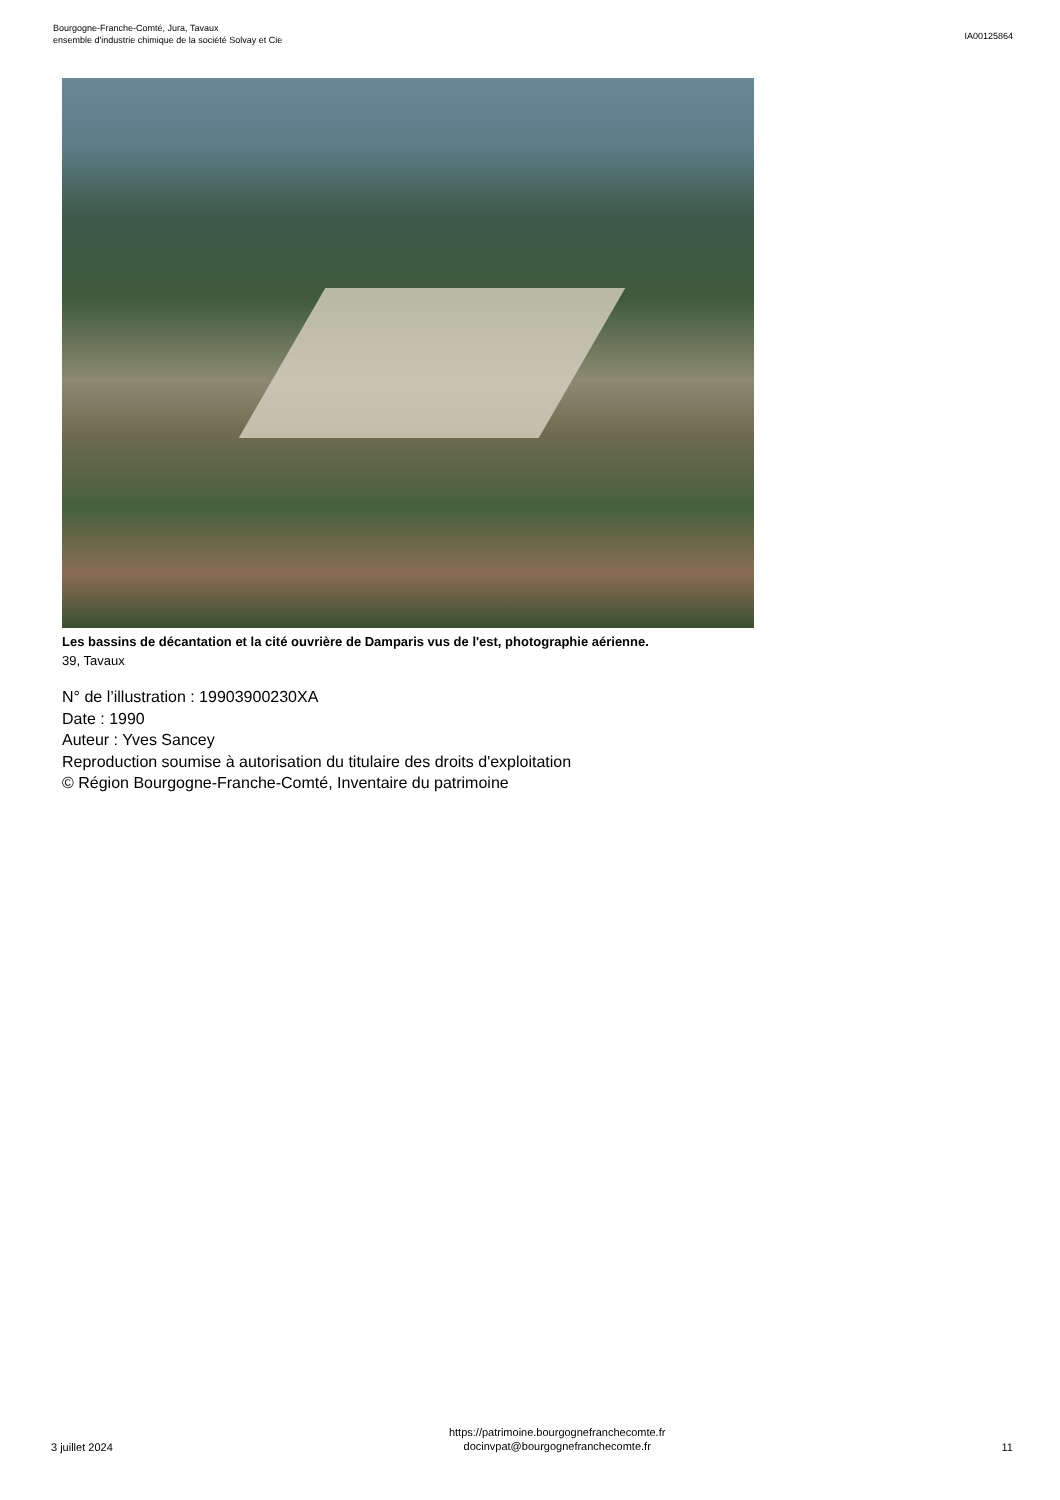Bourgogne-Franche-Comté, Jura, Tavaux
ensemble d'industrie chimique de la société Solvay et Cie
IA00125864
Les bassins de décantation et la cité ouvrière de Damparis vus de l'est, photographie aérienne.
39, Tavaux
N° de l’illustration : 19903900230XA
Date : 1990
Auteur : Yves Sancey
Reproduction soumise à autorisation du titulaire des droits d'exploitation
© Région Bourgogne-Franche-Comté, Inventaire du patrimoine
3 juillet 2024
https://patrimoine.bourgognefranchecomte.fr
docinvpat@bourgognefranchecomte.fr
11